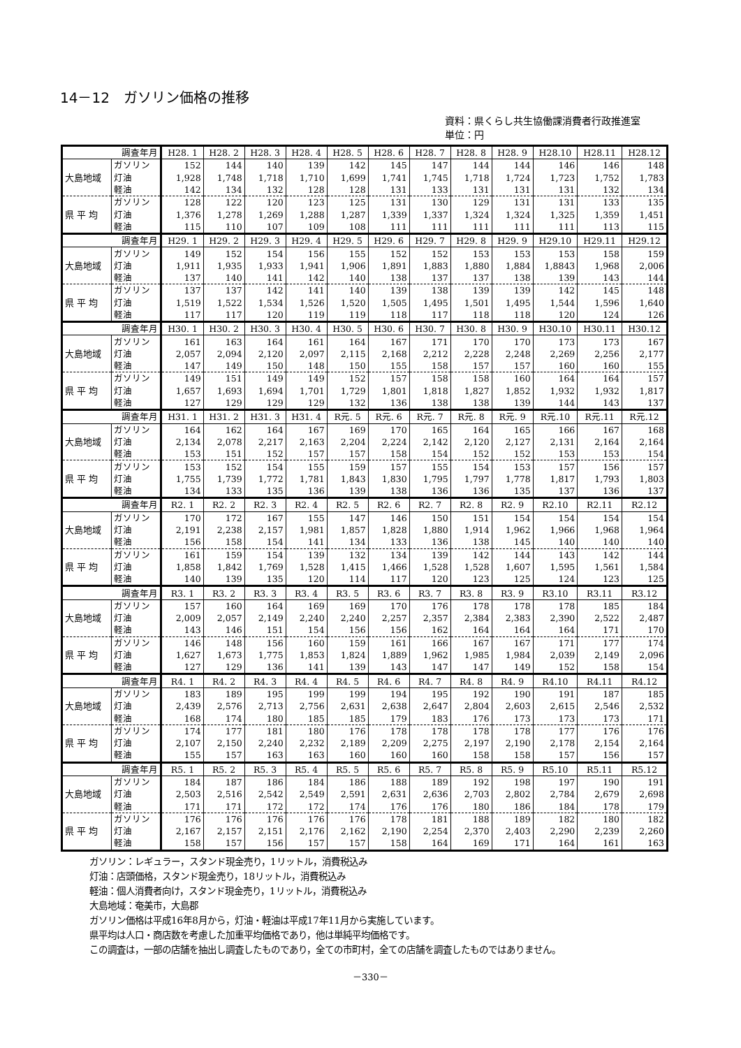14－12　ガソリン価格の推移
資料：県くらし共生協働課消費者行政推進室
単位：円
| 調査年月 | | H28. 1 | H28. 2 | H28. 3 | H28. 4 | H28. 5 | H28. 6 | H28. 7 | H28. 8 | H28. 9 | H28.10 | H28.11 | H28.12 |
| --- | --- | --- | --- | --- | --- | --- | --- | --- | --- | --- | --- | --- | --- |
| 大島地域 | ガソリン | 152 | 144 | 140 | 139 | 142 | 145 | 147 | 144 | 144 | 146 | 146 | 148 |
| | 灯油 | 1,928 | 1,748 | 1,718 | 1,710 | 1,699 | 1,741 | 1,745 | 1,718 | 1,724 | 1,723 | 1,752 | 1,783 |
| | 軽油 | 142 | 134 | 132 | 128 | 128 | 131 | 133 | 131 | 131 | 131 | 132 | 134 |
| 県 平 均 | ガソリン | 128 | 122 | 120 | 123 | 125 | 131 | 130 | 129 | 131 | 131 | 133 | 135 |
| | 灯油 | 1,376 | 1,278 | 1,269 | 1,288 | 1,287 | 1,339 | 1,337 | 1,324 | 1,324 | 1,325 | 1,359 | 1,451 |
| | 軽油 | 115 | 110 | 107 | 109 | 108 | 111 | 111 | 111 | 111 | 111 | 113 | 115 |
| 調査年月 | | H29. 1 | H29. 2 | H29. 3 | H29. 4 | H29. 5 | H29. 6 | H29. 7 | H29. 8 | H29. 9 | H29.10 | H29.11 | H29.12 |
| 大島地域 | ガソリン | 149 | 152 | 154 | 156 | 155 | 152 | 152 | 153 | 153 | 153 | 158 | 159 |
| | 灯油 | 1,911 | 1,935 | 1,933 | 1,941 | 1,906 | 1,891 | 1,883 | 1,880 | 1,884 | 1,8843 | 1,968 | 2,006 |
| | 軽油 | 137 | 140 | 141 | 142 | 140 | 138 | 137 | 137 | 138 | 139 | 143 | 144 |
| 県 平 均 | ガソリン | 137 | 137 | 142 | 141 | 140 | 139 | 138 | 139 | 139 | 142 | 145 | 148 |
| | 灯油 | 1,519 | 1,522 | 1,534 | 1,526 | 1,520 | 1,505 | 1,495 | 1,501 | 1,495 | 1,544 | 1,596 | 1,640 |
| | 軽油 | 117 | 117 | 120 | 119 | 119 | 118 | 117 | 118 | 118 | 120 | 124 | 126 |
| 調査年月 | | H30. 1 | H30. 2 | H30. 3 | H30. 4 | H30. 5 | H30. 6 | H30. 7 | H30. 8 | H30. 9 | H30.10 | H30.11 | H30.12 |
| 大島地域 | ガソリン | 161 | 163 | 164 | 161 | 164 | 167 | 171 | 170 | 170 | 173 | 173 | 167 |
| | 灯油 | 2,057 | 2,094 | 2,120 | 2,097 | 2,115 | 2,168 | 2,212 | 2,228 | 2,248 | 2,269 | 2,256 | 2,177 |
| | 軽油 | 147 | 149 | 150 | 148 | 150 | 155 | 158 | 157 | 157 | 160 | 160 | 155 |
| 県 平 均 | ガソリン | 149 | 151 | 149 | 149 | 152 | 157 | 158 | 158 | 160 | 164 | 164 | 157 |
| | 灯油 | 1,657 | 1,693 | 1,694 | 1,701 | 1,729 | 1,801 | 1,818 | 1,827 | 1,852 | 1,932 | 1,932 | 1,817 |
| | 軽油 | 127 | 129 | 129 | 129 | 132 | 136 | 138 | 138 | 139 | 144 | 143 | 137 |
| 調査年月 | | H31. 1 | H31. 2 | H31. 3 | H31. 4 | R元. 5 | R元. 6 | R元. 7 | R元. 8 | R元. 9 | R元.10 | R元.11 | R元.12 |
| 大島地域 | ガソリン | 164 | 162 | 164 | 167 | 169 | 170 | 165 | 164 | 165 | 166 | 167 | 168 |
| | 灯油 | 2,134 | 2,078 | 2,217 | 2,163 | 2,204 | 2,224 | 2,142 | 2,120 | 2,127 | 2,131 | 2,164 | 2,164 |
| | 軽油 | 153 | 151 | 152 | 157 | 157 | 158 | 154 | 152 | 152 | 153 | 153 | 154 |
| 県 平 均 | ガソリン | 153 | 152 | 154 | 155 | 159 | 157 | 155 | 154 | 153 | 157 | 156 | 157 |
| | 灯油 | 1,755 | 1,739 | 1,772 | 1,781 | 1,843 | 1,830 | 1,795 | 1,797 | 1,778 | 1,817 | 1,793 | 1,803 |
| | 軽油 | 134 | 133 | 135 | 136 | 139 | 138 | 136 | 136 | 135 | 137 | 136 | 137 |
| 調査年月 | | R2. 1 | R2. 2 | R2. 3 | R2. 4 | R2. 5 | R2. 6 | R2. 7 | R2. 8 | R2. 9 | R2.10 | R2.11 | R2.12 |
| 大島地域 | ガソリン | 170 | 172 | 167 | 155 | 147 | 146 | 150 | 151 | 154 | 154 | 154 | 154 |
| | 灯油 | 2,191 | 2,238 | 2,157 | 1,981 | 1,857 | 1,828 | 1,880 | 1,914 | 1,962 | 1,966 | 1,968 | 1,964 |
| | 軽油 | 156 | 158 | 154 | 141 | 134 | 133 | 136 | 138 | 145 | 140 | 140 | 140 |
| 県 平 均 | ガソリン | 161 | 159 | 154 | 139 | 132 | 134 | 139 | 142 | 144 | 143 | 142 | 144 |
| | 灯油 | 1,858 | 1,842 | 1,769 | 1,528 | 1,415 | 1,466 | 1,528 | 1,528 | 1,607 | 1,595 | 1,561 | 1,584 |
| | 軽油 | 140 | 139 | 135 | 120 | 114 | 117 | 120 | 123 | 125 | 124 | 123 | 125 |
| 調査年月 | | R3. 1 | R3. 2 | R3. 3 | R3. 4 | R3. 5 | R3. 6 | R3. 7 | R3. 8 | R3. 9 | R3.10 | R3.11 | R3.12 |
| 大島地域 | ガソリン | 157 | 160 | 164 | 169 | 169 | 170 | 176 | 178 | 178 | 178 | 185 | 184 |
| | 灯油 | 2,009 | 2,057 | 2,149 | 2,240 | 2,240 | 2,257 | 2,357 | 2,384 | 2,383 | 2,390 | 2,522 | 2,487 |
| | 軽油 | 143 | 146 | 151 | 154 | 156 | 156 | 162 | 164 | 164 | 164 | 171 | 170 |
| 県 平 均 | ガソリン | 146 | 148 | 156 | 160 | 159 | 161 | 166 | 167 | 167 | 171 | 177 | 174 |
| | 灯油 | 1,627 | 1,673 | 1,775 | 1,853 | 1,824 | 1,889 | 1,962 | 1,985 | 1,984 | 2,039 | 2,149 | 2,096 |
| | 軽油 | 127 | 129 | 136 | 141 | 139 | 143 | 147 | 147 | 149 | 152 | 158 | 154 |
| 調査年月 | | R4. 1 | R4. 2 | R4. 3 | R4. 4 | R4. 5 | R4. 6 | R4. 7 | R4. 8 | R4. 9 | R4.10 | R4.11 | R4.12 |
| 大島地域 | ガソリン | 183 | 189 | 195 | 199 | 199 | 194 | 195 | 192 | 190 | 191 | 187 | 185 |
| | 灯油 | 2,439 | 2,576 | 2,713 | 2,756 | 2,631 | 2,638 | 2,647 | 2,804 | 2,603 | 2,615 | 2,546 | 2,532 |
| | 軽油 | 168 | 174 | 180 | 185 | 185 | 179 | 183 | 176 | 173 | 173 | 173 | 171 |
| 県 平 均 | ガソリン | 174 | 177 | 181 | 180 | 176 | 178 | 178 | 178 | 178 | 177 | 176 | 176 |
| | 灯油 | 2,107 | 2,150 | 2,240 | 2,232 | 2,189 | 2,209 | 2,275 | 2,197 | 2,190 | 2,178 | 2,154 | 2,164 |
| | 軽油 | 155 | 157 | 163 | 163 | 160 | 160 | 160 | 158 | 158 | 157 | 156 | 157 |
| 調査年月 | | R5. 1 | R5. 2 | R5. 3 | R5. 4 | R5. 5 | R5. 6 | R5. 7 | R5. 8 | R5. 9 | R5.10 | R5.11 | R5.12 |
| 大島地域 | ガソリン | 184 | 187 | 186 | 184 | 186 | 188 | 189 | 192 | 198 | 197 | 190 | 191 |
| | 灯油 | 2,503 | 2,516 | 2,542 | 2,549 | 2,591 | 2,631 | 2,636 | 2,703 | 2,802 | 2,784 | 2,679 | 2,698 |
| | 軽油 | 171 | 171 | 172 | 172 | 174 | 176 | 176 | 180 | 186 | 184 | 178 | 179 |
| 県 平 均 | ガソリン | 176 | 176 | 176 | 176 | 176 | 178 | 181 | 188 | 189 | 182 | 180 | 182 |
| | 灯油 | 2,167 | 2,157 | 2,151 | 2,176 | 2,162 | 2,190 | 2,254 | 2,370 | 2,403 | 2,290 | 2,239 | 2,260 |
| | 軽油 | 158 | 157 | 156 | 157 | 157 | 158 | 164 | 169 | 171 | 164 | 161 | 163 |
ガソリン：レギュラー，スタンド現金売り，1リットル，消費税込み
灯油：店頭価格，スタンド現金売り，18リットル，消費税込み
軽油：個人消費者向け，スタンド現金売り，1リットル，消費税込み
大島地域：奄美市，大島郡
ガソリン価格は平成16年8月から，灯油・軽油は平成17年11月から実施しています。
県平均は人口・商店数を考慮した加重平均価格であり，他は単純平均価格です。
この調査は，一部の店舗を抽出し調査したものであり，全ての市町村，全ての店舗を調査したものではありません。
－330－